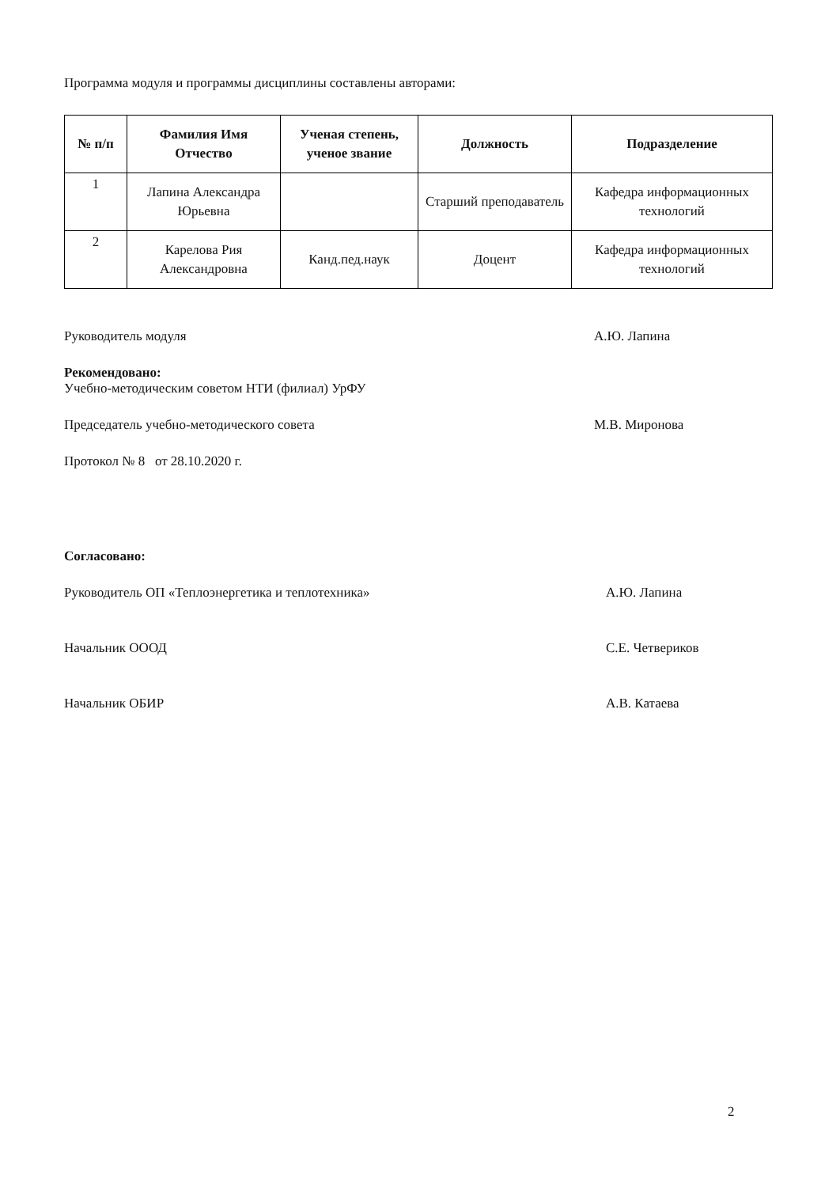Программа модуля и программы дисциплины составлены авторами:
| № п/п | Фамилия Имя Отчество | Ученая степень, ученое звание | Должность | Подразделение |
| --- | --- | --- | --- | --- |
| 1 | Лапина Александра Юрьевна | | Старший преподаватель | Кафедра информационных технологий |
| 2 | Карелова Рия Александровна | Канд.пед.наук | Доцент | Кафедра информационных технологий |
Руководитель модуля А.Ю. Лапина
Рекомендовано:
Учебно-методическим советом НТИ (филиал) УрФУ
Председатель учебно-методического совета М.В. Миронова
Протокол № 8 от 28.10.2020 г.
Согласовано:
Руководитель ОП «Теплоэнергетика и теплотехника» А.Ю. Лапина
Начальник ОООД С.Е. Четвериков
Начальник ОБИР А.В. Катаева
2